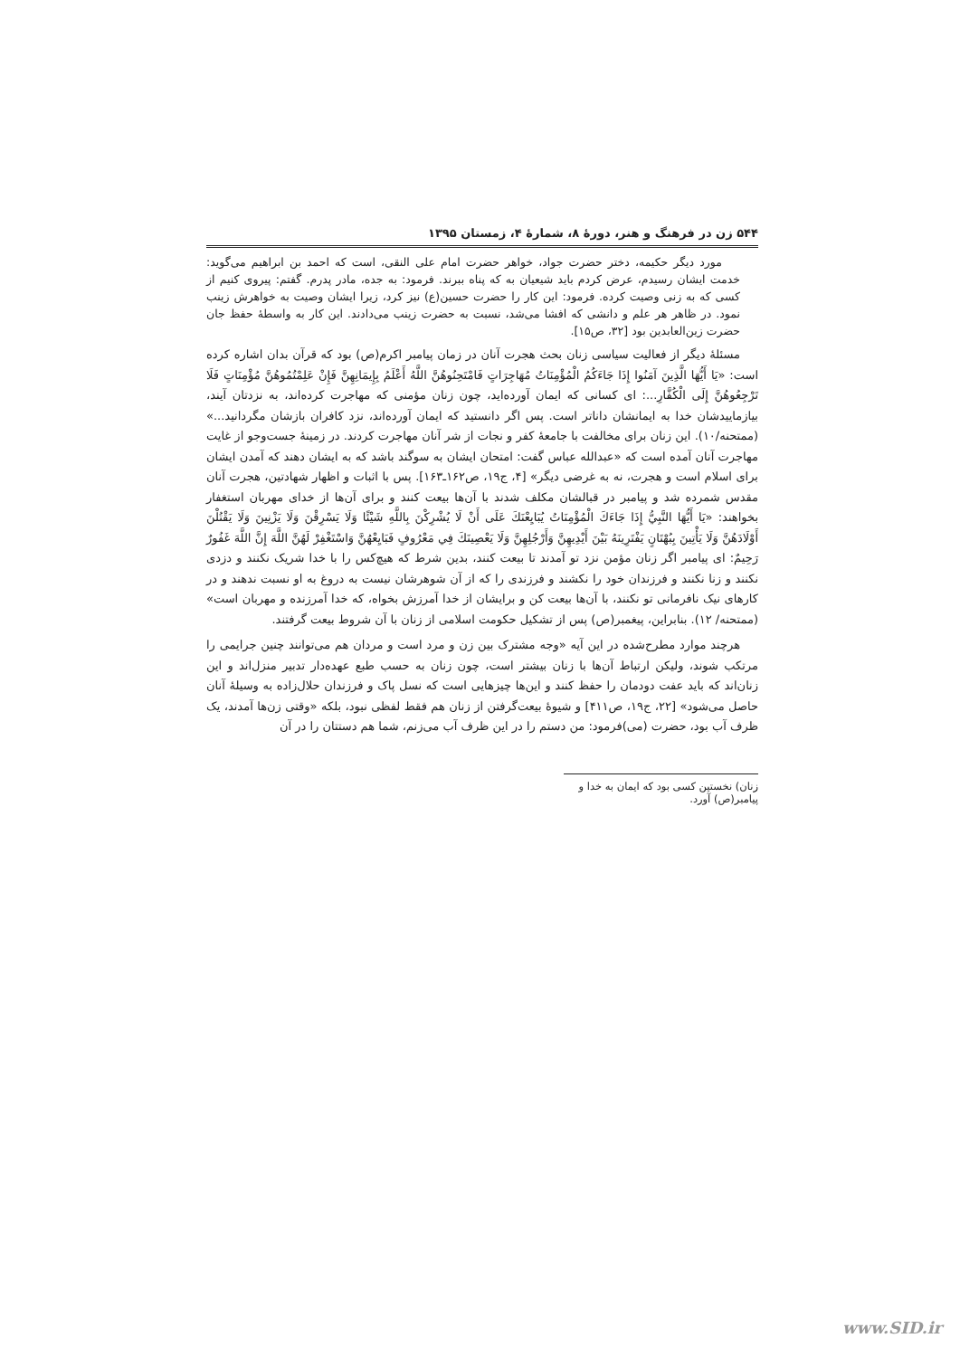۵۴۴ زن در فرهنگ و هنر، دورهٔ ۸، شمارهٔ ۴، زمستان ۱۳۹۵
مورد دیگر حکیمه، دختر حضرت جواد، خواهر حضرت امام علی النقی، است که احمد بن ابراهیم می‌گوید: خدمت ایشان رسیدم، عرض کردم باید شیعیان به که پناه ببرند. فرمود: به جده، مادر پدرم. گفتم: پیروی کنیم از کسی که به زنی وصیت کرده. فرمود: این کار را حضرت حسین(ع) نیز کرد، زیرا ایشان وصیت به خواهرش زینب نمود. در ظاهر هر علم و دانشی که افشا می‌شد، نسبت به حضرت زینب می‌دادند. این کار به واسطهٔ حفظ جان حضرت زین‌العابدین بود [۳۲، ص۱۵].
مسئلهٔ دیگر از فعالیت سیاسی زنان بحث هجرت آنان در زمان پیامبر اکرم(ص) بود که قرآن بدان اشاره کرده است: «يَا أَيُّهَا الَّذِينَ آمَنُوا إِذَا جَاءَكُمُ الْمُؤْمِنَاتُ مُهَاجِرَاتٍ فَامْتَحِنُوهُنَّ اللَّهُ أَعْلَمُ بِإِيمَانِهِنَّ فَإِنْ عَلِمْتُمُوهُنَّ مُؤْمِنَاتٍ فَلَا تَرْجِعُوهُنَّ إِلَى الْكُفَّارِ...: ای کسانی که ایمان آورده‌اید، چون زنان مؤمنی که مهاجرت کرده‌اند، به نزدتان آیند، بیازماییدشان خدا به ایمانشان داناتر است. پس اگر دانستید که ایمان آورده‌اند، نزد کافران بازشان مگردانید...» (ممتحنه/۱۰). این زنان برای مخالفت با جامعهٔ کفر و نجات از شر آنان مهاجرت کردند. در زمینهٔ جست‌وجو از غایت مهاجرت آنان آمده است که «عبدالله عباس گفت: امتحان ایشان به سوگند باشد که به ایشان دهند که آمدن ایشان برای اسلام است و هجرت، نه به غرضی دیگر» [۴، ج۱۹، ص۱۶۲ـ۱۶۳]. پس با اثبات و اظهار شهادتین، هجرت آنان مقدس شمرده شد و پیامبر در قبالشان مکلف شدند با آن‌ها بیعت کنند و برای آن‌ها از خدای مهربان استغفار بخواهند: «يَا أَيُّهَا النَّبِيُّ إِذَا جَاءَكَ الْمُؤْمِنَاتُ يُبَايِعْنَكَ عَلَى أَنْ لَا يُشْرِكْنَ بِاللَّهِ شَيْئًا وَلَا يَسْرِقْنَ وَلَا يَزْنِينَ وَلَا يَقْتُلْنَ أَوْلَادَهُنَّ وَلَا يَأْتِينَ بِبُهْتَانٍ يَفْتَرِينَهُ بَيْنَ أَيْدِيهِنَّ وَأَرْجُلِهِنَّ وَلَا يَعْصِينَكَ فِي مَعْرُوفٍ فَبَايِعْهُنَّ وَاسْتَغْفِرْ لَهُنَّ اللَّهَ إِنَّ اللَّهَ غَفُورٌ رَحِيمٌ: ای پیامبر اگر زنان مؤمن نزد تو آمدند تا بیعت کنند، بدین شرط که هیچ‌کس را با خدا شریک نکنند و دزدی نکنند و زنا نکنند و فرزندان خود را نکشند و فرزندی را که از آن شوهرشان نیست به دروغ به او نسبت ندهند و در کارهای نیک نافرمانی تو نکنند، با آن‌ها بیعت کن و برایشان از خدا آمرزش بخواه، که خدا آمرزنده و مهربان است» (ممتحنه/ ۱۲). بنابراین، پیغمبر(ص) پس از تشکیل حکومت اسلامی از زنان با آن شروط بیعت گرفتند.
هرچند موارد مطرح‌شده در این آیه «وجه مشترک بین زن و مرد است و مردان هم می‌توانند چنین جرایمی را مرتکب شوند، ولیکن ارتباط آن‌ها با زنان بیشتر است، چون زنان به حسب طبع عهده‌دار تدبیر منزل‌اند و این زنان‌اند که باید عفت دودمان را حفظ کنند و این‌ها چیزهایی است که نسل پاک و فرزندان حلال‌زاده به وسیلهٔ آنان حاصل می‌شود» [۲۲، ج۱۹، ص۴۱۱] و شیوهٔ بیعت‌گرفتن از زنان هم فقط لفظی نبود، بلکه «وقتی زن‌ها آمدند، یک ظرف آب بود، حضرت (می)فرمود: من دستم را در این ظرف آب می‌زنم، شما هم دستتان را در آن
زنان) نخستین کسی بود که ایمان به خدا و پیامبر(ص) آورد.
www.SID.ir